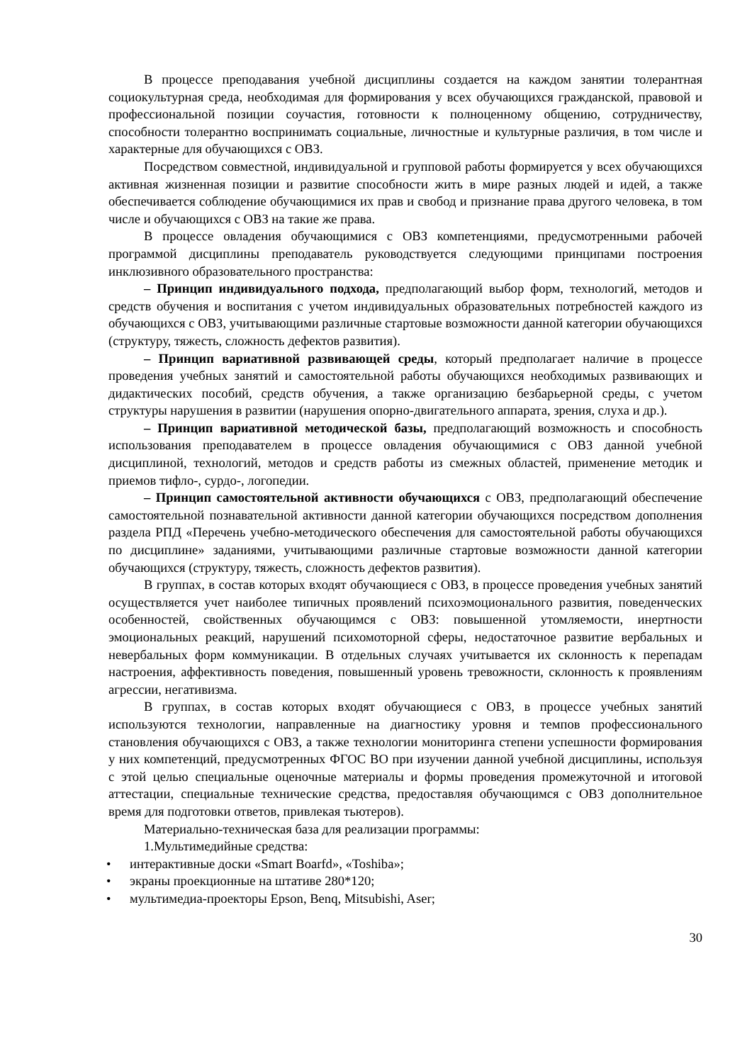В процессе преподавания учебной дисциплины создается на каждом занятии толерантная социокультурная среда, необходимая для формирования у всех обучающихся гражданской, правовой и профессиональной позиции соучастия, готовности к полноценному общению, сотрудничеству, способности толерантно воспринимать социальные, личностные и культурные различия, в том числе и характерные для обучающихся с ОВЗ.
Посредством совместной, индивидуальной и групповой работы формируется у всех обучающихся активная жизненная позиции и развитие способности жить в мире разных людей и идей, а также обеспечивается соблюдение обучающимися их прав и свобод и признание права другого человека, в том числе и обучающихся с ОВЗ на такие же права.
В процессе овладения обучающимися с ОВЗ компетенциями, предусмотренными рабочей программой дисциплины преподаватель руководствуется следующими принципами построения инклюзивного образовательного пространства:
– Принцип индивидуального подхода, предполагающий выбор форм, технологий, методов и средств обучения и воспитания с учетом индивидуальных образовательных потребностей каждого из обучающихся с ОВЗ, учитывающими различные стартовые возможности данной категории обучающихся (структуру, тяжесть, сложность дефектов развития).
– Принцип вариативной развивающей среды, который предполагает наличие в процессе проведения учебных занятий и самостоятельной работы обучающихся необходимых развивающих и дидактических пособий, средств обучения, а также организацию безбарьерной среды, с учетом структуры нарушения в развитии (нарушения опорно-двигательного аппарата, зрения, слуха и др.).
– Принцип вариативной методической базы, предполагающий возможность и способность использования преподавателем в процессе овладения обучающимися с ОВЗ данной учебной дисциплиной, технологий, методов и средств работы из смежных областей, применение методик и приемов тифло-, сурдо-, логопедии.
– Принцип самостоятельной активности обучающихся с ОВЗ, предполагающий обеспечение самостоятельной познавательной активности данной категории обучающихся посредством дополнения раздела РПД «Перечень учебно-методического обеспечения для самостоятельной работы обучающихся по дисциплине» заданиями, учитывающими различные стартовые возможности данной категории обучающихся (структуру, тяжесть, сложность дефектов развития).
В группах, в состав которых входят обучающиеся с ОВЗ, в процессе проведения учебных занятий осуществляется учет наиболее типичных проявлений психоэмоционального развития, поведенческих особенностей, свойственных обучающимся с ОВЗ: повышенной утомляемости, инертности эмоциональных реакций, нарушений психомоторной сферы, недостаточное развитие вербальных и невербальных форм коммуникации. В отдельных случаях учитывается их склонность к перепадам настроения, аффективность поведения, повышенный уровень тревожности, склонность к проявлениям агрессии, негативизма.
В группах, в состав которых входят обучающиеся с ОВЗ, в процессе учебных занятий используются технологии, направленные на диагностику уровня и темпов профессионального становления обучающихся с ОВЗ, а также технологии мониторинга степени успешности формирования у них компетенций, предусмотренных ФГОС ВО при изучении данной учебной дисциплины, используя с этой целью специальные оценочные материалы и формы проведения промежуточной и итоговой аттестации, специальные технические средства, предоставляя обучающимся с ОВЗ дополнительное время для подготовки ответов, привлекая тьютеров).
Материально-техническая база для реализации программы:
1.Мультимедийные средства:
• интерактивные доски «Smart Boarfd», «Toshiba»;
• экраны проекционные на штативе 280*120;
• мультимедиа-проекторы Epson, Benq, Mitsubishi, Aser;
30